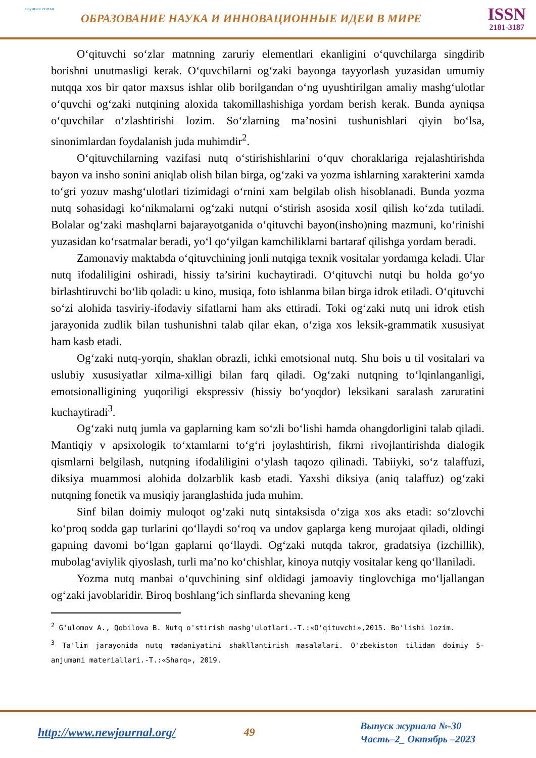научная статья
ОБРАЗОВАНИЕ НАУКА И ИННОВАЦИОННЫЕ ИДЕИ В МИРЕ
ISSN
2181-3187
O‘qituvchi so‘zlar matnning zaruriy elementlari ekanligini o‘quvchilarga singdirib borishni unutmasligi kerak. O‘quvchilarni og‘zaki bayonga tayyorlash yuzasidan umumiy nutqqa xos bir qator maxsus ishlar olib borilgandan o‘ng uyushtirilgan amaliy mashg‘ulotlar o‘quvchi og‘zaki nutqining aloxida takomillashishiga yordam berish kerak. Bunda ayniqsa o‘quvchilar o‘zlashtirishi lozim. So‘zlarning ma’nosini tushunishlari qiyin bo‘lsa, sinonimlardan foydalanish juda muhimdir<sup>2</sup>.
O‘qituvchilarning vazifasi nutq o‘stirishishlarini o‘quv choraklariga rejalashtirishda bayon va insho sonini aniqlab olish bilan birga, og‘zaki va yozma ishlarning xarakterini xamda to‘gri yozuv mashg‘ulotlari tizimidagi o‘rnini xam belgilab olish hisoblanadi. Bunda yozma nutq sohasidagi ko‘nikmalarni og‘zaki nutqni o‘stirish asosida xosil qilish ko‘zda tutiladi. Bolalar og‘zaki mashqlarni bajarayotganida o‘qituvchi bayon(insho)ning mazmuni, ko‘rinishi yuzasidan ko‘rsatmalar beradi, yo‘l qo‘yilgan kamchiliklarni bartaraf qilishga yordam beradi.
Zamonaviy maktabda o‘qituvchining jonli nutqiga texnik vositalar yordamga keladi. Ular nutq ifodaliligini oshiradi, hissiy ta’sirini kuchaytiradi. O‘qituvchi nutqi bu holda go‘yo birlashtiruvchi bo‘lib qoladi: u kino, musiqa, foto ishlanma bilan birga idrok etiladi. O‘qituvchi so‘zi alohida tasviriy-ifodaviy sifatlarni ham aks ettiradi. Toki og‘zaki nutq uni idrok etish jarayonida zudlik bilan tushunishni talab qilar ekan, o‘ziga xos leksik-grammatik xususiyat ham kasb etadi.
Og‘zaki nutq-yorqin, shaklan obrazli, ichki emotsional nutq. Shu bois u til vositalari va uslubiy xususiyatlar xilma-xilligi bilan farq qiladi. Og‘zaki nutqning to‘lqinlanganligi, emotsionalligining yuqoriligi ekspressiv (hissiy bo‘yoqdor) leksikani saralash zaruratini kuchaytiradi<sup>3</sup>.
Og‘zaki nutq jumla va gaplarning kam so‘zli bo‘lishi hamda ohangdorligini talab qiladi. Mantiqiy v apsixologik to‘xtamlarni to‘g‘ri joylashtirish, fikrni rivojlantirishda dialogik qismlarni belgilash, nutqning ifodaliligini o‘ylash taqozo qilinadi. Tabiiyki, so‘z talaffuzi, diksiya muammosi alohida dolzarblik kasb etadi. Yaxshi diksiya (aniq talaffuz) og‘zaki nutqning fonetik va musiqiy jaranglashida juda muhim.
Sinf bilan doimiy muloqot og‘zaki nutq sintaksisda o‘ziga xos aks etadi: so‘zlovchi ko‘proq sodda gap turlarini qo‘llaydi so‘roq va undov gaplarga keng murojaat qiladi, oldingi gapning davomi bo‘lgan gaplarni qo‘llaydi. Og‘zaki nutqda takror, gradatsiya (izchillik), mubolag‘aviylik qiyoslash, turli ma’no ko‘chishlar, kinoya nutqiy vositalar keng qo‘llaniladi.
Yozma nutq manbai o‘quvchining sinf oldidagi jamoaviy tinglovchiga mo‘ljallangan og‘zaki javoblaridir. Biroq boshlang‘ich sinflarda shevaning keng
<sup>2</sup> G'ulomov A., Qobilova B. Nutq o'stirish mashg'ulotlari.-T.:«O'qituvchi»,2015. Bo'lishi lozim.
<sup>3</sup> Ta'lim jarayonida nutq madaniyatini shakllantirish masalalari. O'zbekiston tilidan doimiy 5-anjumani materiallari.-T.:«Sharq», 2019.
http://www.newjournal.org/ 49
Выпуск журнала №-30
Часть–2_ Октябрь –2023